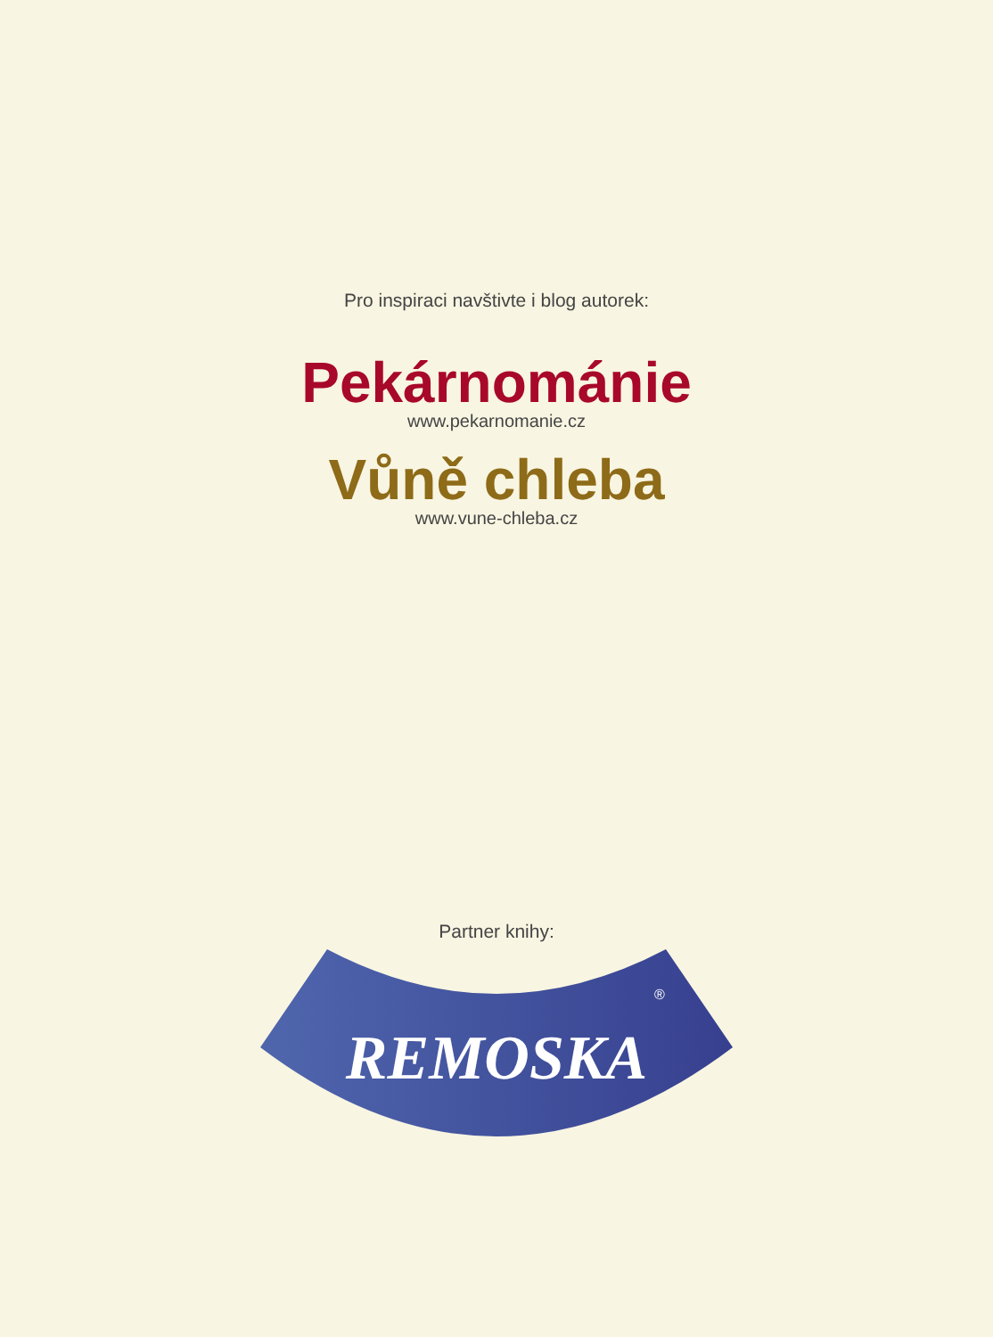Pro inspiraci navštivte i blog autorek:
Pekárnománie
www.pekarnomanie.cz
Vůně chleba
www.vune-chleba.cz
Partner knihy:
REMOSKA
®